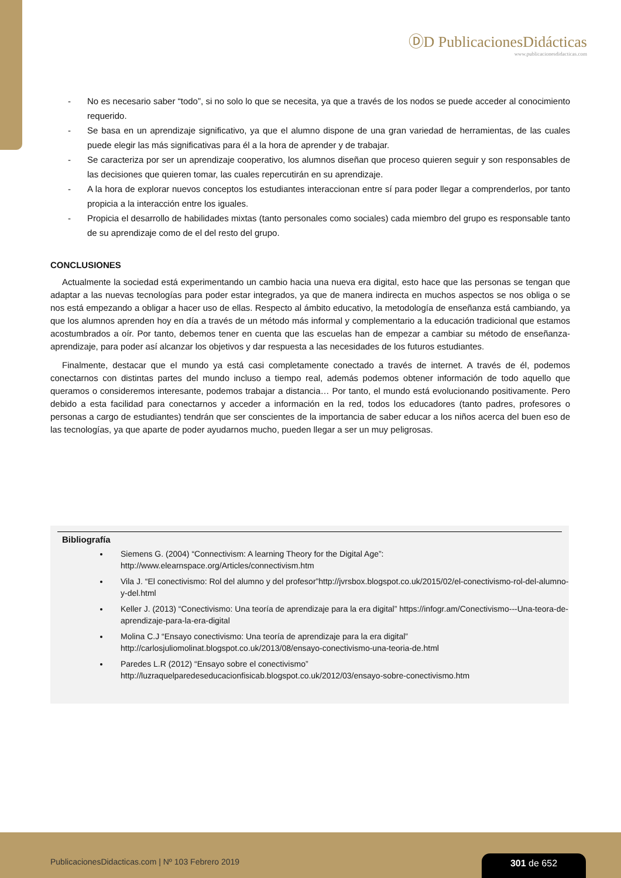ⒹD PublicacionesDidácticas
www.publicacionesdidacticas.com
- No es necesario saber “todo”, si no solo lo que se necesita, ya que a través de los nodos se puede acceder al conocimiento requerido.
- Se basa en un aprendizaje significativo, ya que el alumno dispone de una gran variedad de herramientas, de las cuales puede elegir las más significativas para él a la hora de aprender y de trabajar.
- Se caracteriza por ser un aprendizaje cooperativo, los alumnos diseñan que proceso quieren seguir y son responsables de las decisiones que quieren tomar, las cuales repercutirán en su aprendizaje.
- A la hora de explorar nuevos conceptos los estudiantes interaccionan entre sí para poder llegar a comprenderlos, por tanto propicia a la interacción entre los iguales.
- Propicia el desarrollo de habilidades mixtas (tanto personales como sociales) cada miembro del grupo es responsable tanto de su aprendizaje como de el del resto del grupo.
CONCLUSIONES
Actualmente la sociedad está experimentando un cambio hacia una nueva era digital, esto hace que las personas se tengan que adaptar a las nuevas tecnologías para poder estar integrados, ya que de manera indirecta en muchos aspectos se nos obliga o se nos está empezando a obligar a hacer uso de ellas. Respecto al ámbito educativo, la metodología de enseñanza está cambiando, ya que los alumnos aprenden hoy en día a través de un método más informal y complementario a la educación tradicional que estamos acostumbrados a oír. Por tanto, debemos tener en cuenta que las escuelas han de empezar a cambiar su método de enseñanza-aprendizaje, para poder así alcanzar los objetivos y dar respuesta a las necesidades de los futuros estudiantes.
Finalmente, destacar que el mundo ya está casi completamente conectado a través de internet. A través de él, podemos conectarnos con distintas partes del mundo incluso a tiempo real, además podemos obtener información de todo aquello que queramos o consideremos interesante, podemos trabajar a distancia… Por tanto, el mundo está evolucionando positivamente. Pero debido a esta facilidad para conectarnos y acceder a información en la red, todos los educadores (tanto padres, profesores o personas a cargo de estudiantes) tendrán que ser conscientes de la importancia de saber educar a los niños acerca del buen eso de las tecnologías, ya que aparte de poder ayudarnos mucho, pueden llegar a ser un muy peligrosas.
Bibliografía
Siemens G. (2004) “Connectivism: A learning Theory for the Digital Age”: http://www.elearnspace.org/Articles/connectivism.htm
Vila J. “El conectivismo: Rol del alumno y del profesor”http://jvrsbox.blogspot.co.uk/2015/02/el-conectivismo-rol-del-alumno-y-del.html
Keller J. (2013) “Conectivismo: Una teoría de aprendizaje para la era digital” https://infogr.am/Conectivismo---Una-teora-de-aprendizaje-para-la-era-digital
Molina C.J “Ensayo conectivismo: Una teoría de aprendizaje para la era digital” http://carlosjuliomolinat.blogspot.co.uk/2013/08/ensayo-conectivismo-una-teoria-de.html
Paredes L.R (2012) “Ensayo sobre el conectivismo” http://luzraquelparedeseducacionfisicab.blogspot.co.uk/2012/03/ensayo-sobre-conectivismo.htm
PublicacionesDidacticas.com | Nº 103 Febrero 2019
301 de 652